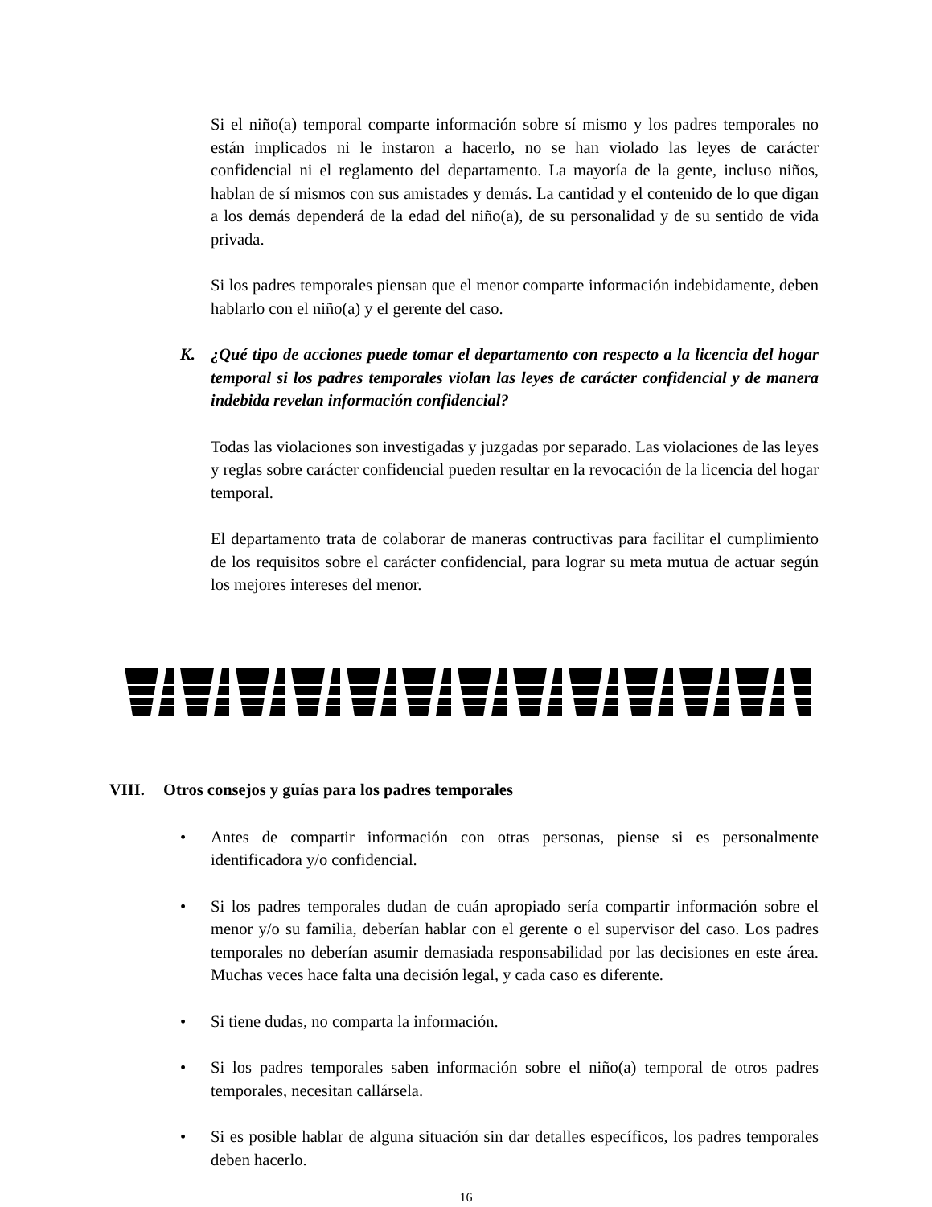Si el niño(a) temporal comparte información sobre sí mismo y los padres temporales no están implicados ni le instaron a hacerlo, no se han violado las leyes de carácter confidencial ni el reglamento del departamento. La mayoría de la gente, incluso niños, hablan de sí mismos con sus amistades y demás. La cantidad y el contenido de lo que digan a los demás dependerá de la edad del niño(a), de su personalidad y de su sentido de vida privada.
Si los padres temporales piensan que el menor comparte información indebidamente, deben hablarlo con el niño(a) y el gerente del caso.
K. ¿Qué tipo de acciones puede tomar el departamento con respecto a la licencia del hogar temporal si los padres temporales violan las leyes de carácter confidencial y de manera indebida revelan información confidencial?
Todas las violaciones son investigadas y juzgadas por separado. Las violaciones de las leyes y reglas sobre carácter confidencial pueden resultar en la revocación de la licencia del hogar temporal.
El departamento trata de colaborar de maneras contructivas para facilitar el cumplimiento de los requisitos sobre el carácter confidencial, para lograr su meta mutua de actuar según los mejores intereses del menor.
VIII. Otros consejos y guías para los padres temporales
• Antes de compartir información con otras personas, piense si es personalmente identificadora y/o confidencial.
• Si los padres temporales dudan de cuán apropiado sería compartir información sobre el menor y/o su familia, deberían hablar con el gerente o el supervisor del caso. Los padres temporales no deberían asumir demasiada responsabilidad por las decisiones en este área. Muchas veces hace falta una decisión legal, y cada caso es diferente.
• Si tiene dudas, no comparta la información.
• Si los padres temporales saben información sobre el niño(a) temporal de otros padres temporales, necesitan callársela.
• Si es posible hablar de alguna situación sin dar detalles específicos, los padres temporales deben hacerlo.
16